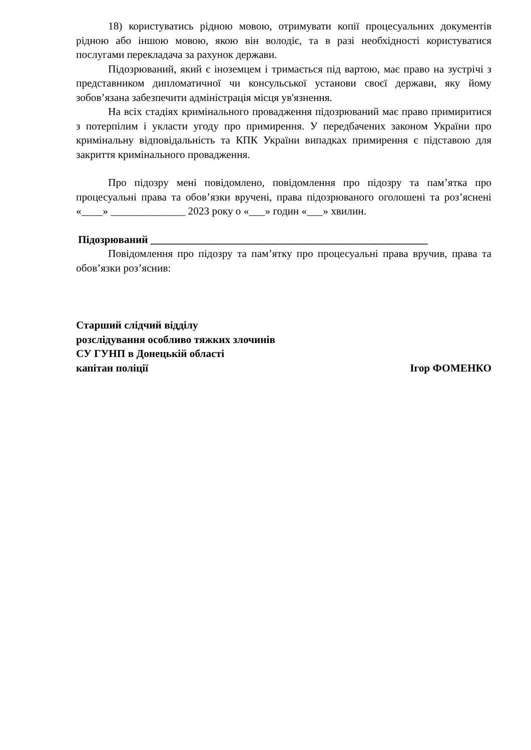18) користуватись рідною мовою, отримувати копії процесуальних документів рідною або іншою мовою, якою він володіє, та в разі необхідності користуватися послугами перекладача за рахунок держави.
Підозрюваний, який є іноземцем і тримається під вартою, має право на зустрічі з представником дипломатичної чи консульської установи своєї держави, яку йому зобов’язана забезпечити адміністрація місця ув'язнення.
На всіх стадіях кримінального провадження підозрюваний має право примиритися з потерпілим і укласти угоду про примирення. У передбачених законом України про кримінальну відповідальність та КПК України випадках примирення є підставою для закриття кримінального провадження.
Про підозру мені повідомлено, повідомлення про підозру та пам’ятка про процесуальні права та обов’язки вручені, права підозрюваного оголошені та роз’яснені «____» ______________ 2023 року о «___» годин «___» хвилин.
Підозрюваний ____________________________________________________
Повідомлення про підозру та пам’ятку про процесуальні права вручив, права та обов’язки роз’яснив:
Старший слідчий відділу
розслідування особливо тяжких злочинів
СУ ГУНП в Донецькій області
капітан поліції Ігор ФОМЕНКО